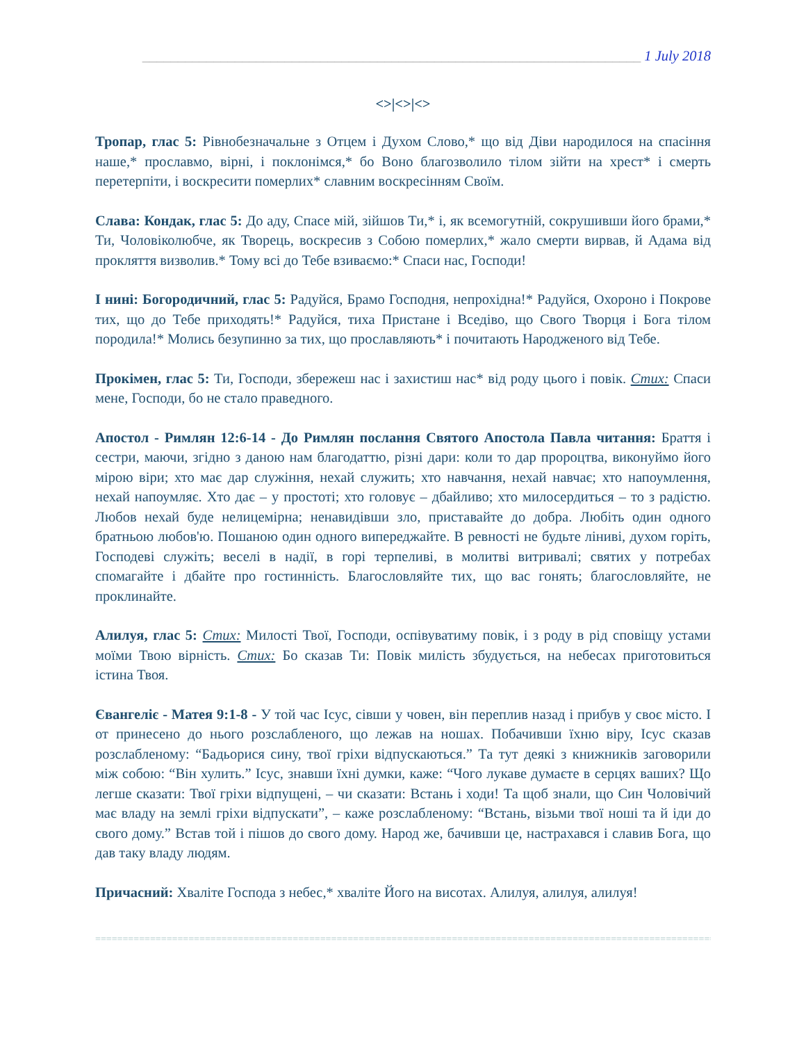______________________________________________________________________ 1 July 2018
<>|<>|<>
Тропар, глас 5: Рівнобезначальне з Отцем і Духом Слово,* що від Діви народилося на спасіння наше,* прославмо, вірні, і поклонімся,* бо Воно благозволило тілом зійти на хрест* і смерть перетерпіти, і воскресити померлих* славним воскресінням Своїм.
Слава: Кондак, глас 5: До аду, Спасе мій, зійшов Ти,* і, як всемогутній, сокрушивши його брами,* Ти, Чоловіколюбче, як Творець, воскресив з Собою померлих,* жало смерти вирвав, й Адама від прокляття визволив.* Тому всі до Тебе взиваємо:* Спаси нас, Господи!
І нині: Богородичний, глас 5: Радуйся, Брамо Господня, непрохідна!* Радуйся, Охороно і Покрове тих, що до Тебе приходять!* Радуйся, тиха Пристане і Вседіво, що Свого Творця і Бога тілом породила!* Молись безупинно за тих, що прославляють* і почитають Народженого від Тебе.
Прокімен, глас 5: Ти, Господи, збережеш нас і захистиш нас* від роду цього і повік. Стих: Спаси мене, Господи, бо не стало праведного.
Апостол - Римлян 12:6-14 - До Римлян послання Святого Апостола Павла читання: Браття і сестри, маючи, згідно з даною нам благодаттю, різні дари: коли то дар пророцтва, виконуймо його мірою віри; хто має дар служіння, нехай служить; хто навчання, нехай навчає; хто напоумлення, нехай напоумляє. Хто дає – у простоті; хто головує – дбайливо; хто милосердиться – то з радістю. Любов нехай буде нелицемірна; ненавидівши зло, приставайте до добра. Любіть один одного братньою любов'ю. Пошаною один одного випереджайте. В ревності не будьте ліниві, духом горіть, Господеві служіть; веселі в надії, в горі терпеливі, в молитві витривалі; святих у потребах спомагайте і дбайте про гостинність. Благословляйте тих, що вас гонять; благословляйте, не проклинайте.
Алилуя, глас 5: Стих: Милості Твої, Господи, оспівуватиму повік, і з роду в рід сповіщу устами моїми Твою вірність. Стих: Бо сказав Ти: Повік милість збудується, на небесах приготовиться істина Твоя.
Євангеліє - Матея 9:1-8 - У той час Ісус, сівши у човен, він переплив назад і прибув у своє місто. І от принесено до нього розслабленого, що лежав на ношах. Побачивши їхню віру, Ісус сказав розслабленому: “Бадьорися сину, твої гріхи відпускаються.” Та тут деякі з книжників заговорили між собою: “Він хулить.” Ісус, знавши їхні думки, каже: “Чого лукаве думаєте в серцях ваших? Що легше сказати: Твої гріхи відпущені, – чи сказати: Встань і ходи! Та щоб знали, що Син Чоловічий має владу на землі гріхи відпускати”, – каже розслабленому: “Встань, візьми твої ноші та й іди до свого дому.” Встав той і пішов до свого дому. Народ же, бачивши це, настрахався і славив Бога, що дав таку владу людям.
Причасний: Хваліте Господа з небес,* хваліте Його на висотах. Алилуя, алилуя, алилуя!
=============================================================================================================================